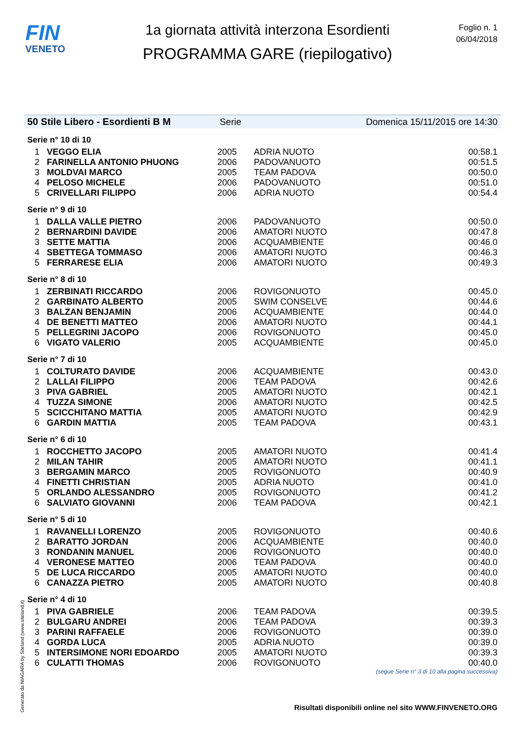FIN
VENETO
1a giornata attività interzona Esordienti
PROGRAMMA GARE (riepilogativo)
Foglio n. 1
06/04/2018
50 Stile Libero - Esordienti B M Serie Domenica 15/11/2015 ore 14:30
| Serie n° 10 di 10 | | | | |
| 1 | VEGGO ELIA | 2005 | ADRIA NUOTO | 00:58.1 |
| 2 | FARINELLA ANTONIO PHUONG | 2006 | PADOVANUOTO | 00:51.5 |
| 3 | MOLDVAI MARCO | 2005 | TEAM PADOVA | 00:50.0 |
| 4 | PELOSO MICHELE | 2006 | PADOVANUOTO | 00:51.0 |
| 5 | CRIVELLARI FILIPPO | 2006 | ADRIA NUOTO | 00:54.4 |
| Serie n° 9 di 10 | | | | |
| 1 | DALLA VALLE PIETRO | 2006 | PADOVANUOTO | 00:50.0 |
| 2 | BERNARDINI DAVIDE | 2006 | AMATORI NUOTO | 00:47.8 |
| 3 | SETTE MATTIA | 2006 | ACQUAMBIENTE | 00:46.0 |
| 4 | SBETTEGA TOMMASO | 2006 | AMATORI NUOTO | 00:46.3 |
| 5 | FERRARESE ELIA | 2006 | AMATORI NUOTO | 00:49.3 |
| Serie n° 8 di 10 | | | | |
| 1 | ZERBINATI RICCARDO | 2006 | ROVIGONUOTO | 00:45.0 |
| 2 | GARBINATO ALBERTO | 2005 | SWIM CONSELVE | 00:44.6 |
| 3 | BALZAN BENJAMIN | 2006 | ACQUAMBIENTE | 00:44.0 |
| 4 | DE BENETTI MATTEO | 2006 | AMATORI NUOTO | 00:44.1 |
| 5 | PELLEGRINI JACOPO | 2006 | ROVIGONUOTO | 00:45.0 |
| 6 | VIGATO VALERIO | 2005 | ACQUAMBIENTE | 00:45.0 |
| Serie n° 7 di 10 | | | | |
| 1 | COLTURATO DAVIDE | 2006 | ACQUAMBIENTE | 00:43.0 |
| 2 | LALLAI FILIPPO | 2006 | TEAM PADOVA | 00:42.6 |
| 3 | PIVA GABRIEL | 2005 | AMATORI NUOTO | 00:42.1 |
| 4 | TUZZA SIMONE | 2006 | AMATORI NUOTO | 00:42.5 |
| 5 | SCICCHITANO MATTIA | 2005 | AMATORI NUOTO | 00:42.9 |
| 6 | GARDIN MATTIA | 2005 | TEAM PADOVA | 00:43.1 |
| Serie n° 6 di 10 | | | | |
| 1 | ROCCHETTO JACOPO | 2005 | AMATORI NUOTO | 00:41.4 |
| 2 | MILAN TAHIR | 2005 | AMATORI NUOTO | 00:41.1 |
| 3 | BERGAMIN MARCO | 2005 | ROVIGONUOTO | 00:40.9 |
| 4 | FINETTI CHRISTIAN | 2005 | ADRIA NUOTO | 00:41.0 |
| 5 | ORLANDO ALESSANDRO | 2005 | ROVIGONUOTO | 00:41.2 |
| 6 | SALVIATO GIOVANNI | 2006 | TEAM PADOVA | 00:42.1 |
| Serie n° 5 di 10 | | | | |
| 1 | RAVANELLI LORENZO | 2005 | ROVIGONUOTO | 00:40.6 |
| 2 | BARATTO JORDAN | 2006 | ACQUAMBIENTE | 00:40.0 |
| 3 | RONDANIN MANUEL | 2006 | ROVIGONUOTO | 00:40.0 |
| 4 | VERONESE MATTEO | 2006 | TEAM PADOVA | 00:40.0 |
| 5 | DE LUCA RICCARDO | 2005 | AMATORI NUOTO | 00:40.0 |
| 6 | CANAZZA PIETRO | 2005 | AMATORI NUOTO | 00:40.8 |
| Serie n° 4 di 10 | | | | |
| 1 | PIVA GABRIELE | 2006 | TEAM PADOVA | 00:39.5 |
| 2 | BULGARU ANDREI | 2006 | TEAM PADOVA | 00:39.3 |
| 3 | PARINI RAFFAELE | 2006 | ROVIGONUOTO | 00:39.0 |
| 4 | GORDA LUCA | 2005 | ADRIA NUOTO | 00:39.0 |
| 5 | INTERSIMONE NORI EDOARDO | 2005 | AMATORI NUOTO | 00:39.3 |
| 6 | CULATTI THOMAS | 2006 | ROVIGONUOTO | 00:40.0 |
(segue Serie n° 3 di 10 alla pagina successiva)
Generato da NIAGARA by Siteland (www.siteland.it)
Risultati disponibili online nel sito WWW.FINVENETO.ORG